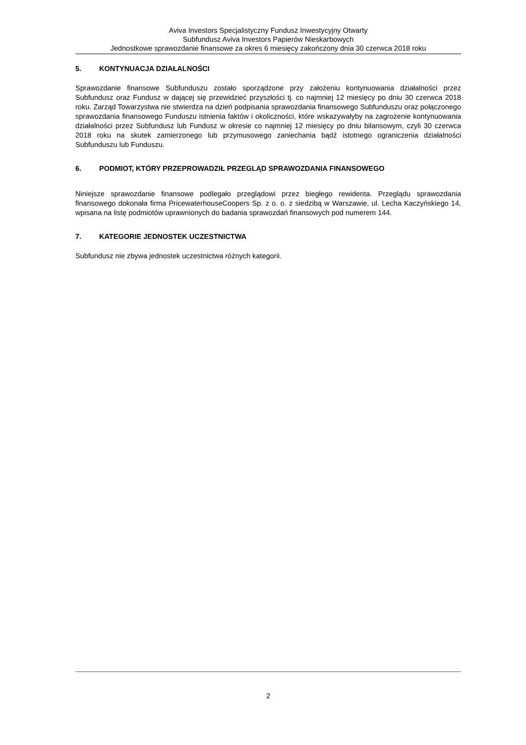Aviva Investors Specjalistyczny Fundusz Inwestycyjny Otwarty
Subfundusz Aviva Investors Papierów Nieskarbowych
Jednostkowe sprawozdanie finansowe za okres 6 miesięcy zakończony dnia 30 czerwca 2018 roku
5. KONTYNUACJA DZIAŁALNOŚCI
Sprawozdanie finansowe Subfunduszu zostało sporządzone przy założeniu kontynuowania działalności przez Subfundusz oraz Fundusz w dającej się przewidzieć przyszłości tj. co najmniej 12 miesięcy po dniu 30 czerwca 2018 roku. Zarząd Towarzystwa nie stwierdza na dzień podpisania sprawozdania finansowego Subfunduszu oraz połączonego sprawozdania finansowego Funduszu istnienia faktów i okoliczności, które wskazywałyby na zagrożenie kontynuowania działalności przez Subfundusz lub Fundusz w okresie co najmniej 12 miesięcy po dniu bilansowym, czyli 30 czerwca 2018 roku na skutek zamierzonego lub przymusowego zaniechania bądź istotnego ograniczenia działalności Subfunduszu lub Funduszu.
6. PODMIOT, KTÓRY PRZEPROWADZIŁ PRZEGLĄD SPRAWOZDANIA FINANSOWEGO
Niniejsze sprawozdanie finansowe podlegało przeglądowi przez biegłego rewidenta. Przeglądu sprawozdania finansowego dokonała firma PricewaterhouseCoopers Sp. z o. o. z siedzibą w Warszawie, ul. Lecha Kaczyńskiego 14, wpisana na listę podmiotów uprawnionych do badania sprawozdań finansowych pod numerem 144.
7. KATEGORIE JEDNOSTEK UCZESTNICTWA
Subfundusz nie zbywa jednostek uczestnictwa różnych kategorii.
2